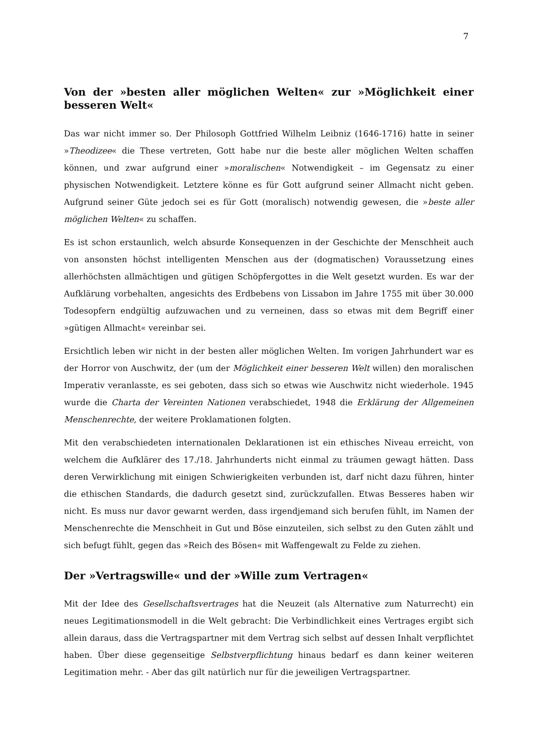7
Von der »besten aller möglichen Welten« zur »Möglichkeit einer besseren Welt«
Das war nicht immer so. Der Philosoph Gottfried Wilhelm Leibniz (1646-1716) hatte in seiner »Theodizee« die These vertreten, Gott habe nur die beste aller möglichen Welten schaffen können, und zwar aufgrund einer »moralischen« Notwendigkeit – im Gegensatz zu einer physischen Notwendigkeit. Letztere könne es für Gott aufgrund seiner Allmacht nicht geben. Aufgrund seiner Güte jedoch sei es für Gott (moralisch) notwendig gewesen, die »beste aller möglichen Welten« zu schaffen.
Es ist schon erstaunlich, welch absurde Konsequenzen in der Geschichte der Menschheit auch von ansonsten höchst intelligenten Menschen aus der (dogmatischen) Voraussetzung eines allerhöchsten allmächtigen und gütigen Schöpfergottes in die Welt gesetzt wurden. Es war der Aufklärung vorbehalten, angesichts des Erdbebens von Lissabon im Jahre 1755 mit über 30.000 Todesopfern endgültig aufzuwachen und zu verneinen, dass so etwas mit dem Begriff einer »gütigen Allmacht« vereinbar sei.
Ersichtlich leben wir nicht in der besten aller möglichen Welten. Im vorigen Jahrhundert war es der Horror von Auschwitz, der (um der Möglichkeit einer besseren Welt willen) den moralischen Imperativ veranlasste, es sei geboten, dass sich so etwas wie Auschwitz nicht wiederhole. 1945 wurde die Charta der Vereinten Nationen verabschiedet, 1948 die Erklärung der Allgemeinen Menschenrechte, der weitere Proklamationen folgten.
Mit den verabschiedeten internationalen Deklarationen ist ein ethisches Niveau erreicht, von welchem die Aufklärer des 17./18. Jahrhunderts nicht einmal zu träumen gewagt hätten. Dass deren Verwirklichung mit einigen Schwierigkeiten verbunden ist, darf nicht dazu führen, hinter die ethischen Standards, die dadurch gesetzt sind, zurückzufallen. Etwas Besseres haben wir nicht. Es muss nur davor gewarnt werden, dass irgendjemand sich berufen fühlt, im Namen der Menschenrechte die Menschheit in Gut und Böse einzuteilen, sich selbst zu den Guten zählt und sich befugt fühlt, gegen das »Reich des Bösen« mit Waffengewalt zu Felde zu ziehen.
Der »Vertragswille« und der »Wille zum Vertragen«
Mit der Idee des Gesellschaftsvertrages hat die Neuzeit (als Alternative zum Naturrecht) ein neues Legitimationsmodell in die Welt gebracht: Die Verbindlichkeit eines Vertrages ergibt sich allein daraus, dass die Vertragspartner mit dem Vertrag sich selbst auf dessen Inhalt verpflichtet haben. Über diese gegenseitige Selbstverpflichtung hinaus bedarf es dann keiner weiteren Legitimation mehr. - Aber das gilt natürlich nur für die jeweiligen Vertragspartner.